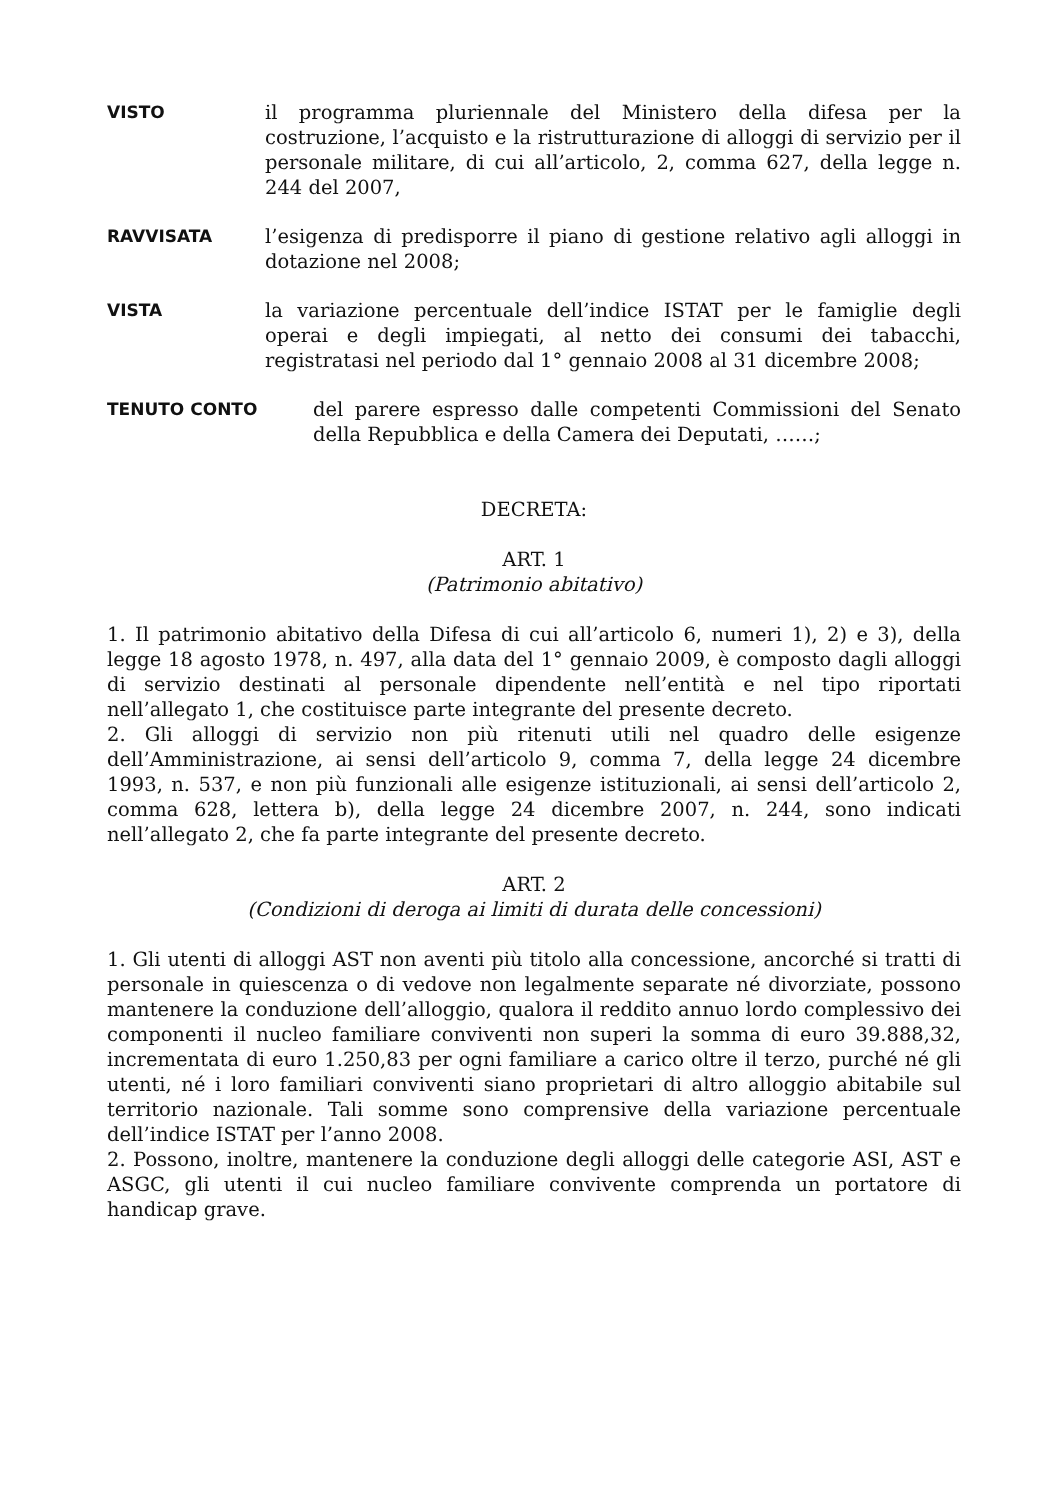VISTO il programma pluriennale del Ministero della difesa per la costruzione, l’acquisto e la ristrutturazione di alloggi di servizio per il personale militare, di cui all’articolo, 2, comma 627, della legge n. 244 del 2007,
RAVVISATA l’esigenza di predisporre il piano di gestione relativo agli alloggi in dotazione nel 2008;
VISTA la variazione percentuale dell’indice ISTAT per le famiglie degli operai e degli impiegati, al netto dei consumi dei tabacchi, registratasi nel periodo dal 1° gennaio 2008 al 31 dicembre 2008;
TENUTO CONTO del parere espresso dalle competenti Commissioni del Senato della Repubblica e della Camera dei Deputati, ……;
DECRETA:
ART. 1
(Patrimonio abitativo)
1. Il patrimonio abitativo della Difesa di cui all’articolo 6, numeri 1), 2) e 3), della legge 18 agosto 1978, n. 497, alla data del 1° gennaio 2009, è composto dagli alloggi di servizio destinati al personale dipendente nell’entità e nel tipo riportati nell’allegato 1, che costituisce parte integrante del presente decreto.
2. Gli alloggi di servizio non più ritenuti utili nel quadro delle esigenze dell’Amministrazione, ai sensi dell’articolo 9, comma 7, della legge 24 dicembre 1993, n. 537, e non più funzionali alle esigenze istituzionali, ai sensi dell’articolo 2, comma 628, lettera b), della legge 24 dicembre 2007, n. 244, sono indicati nell’allegato 2, che fa parte integrante del presente decreto.
ART. 2
(Condizioni di deroga ai limiti di durata delle concessioni)
1. Gli utenti di alloggi AST non aventi più titolo alla concessione, ancorché si tratti di personale in quiescenza o di vedove non legalmente separate né divorziate, possono mantenere la conduzione dell’alloggio, qualora il reddito annuo lordo complessivo dei componenti il nucleo familiare conviventi non superi la somma di euro 39.888,32, incrementata di euro 1.250,83 per ogni familiare a carico oltre il terzo, purché né gli utenti, né i loro familiari conviventi siano proprietari di altro alloggio abitabile sul territorio nazionale. Tali somme sono comprensive della variazione percentuale dell’indice ISTAT per l’anno 2008.
2. Possono, inoltre, mantenere la conduzione degli alloggi delle categorie ASI, AST e ASGC, gli utenti il cui nucleo familiare convivente comprenda un portatore di handicap grave.